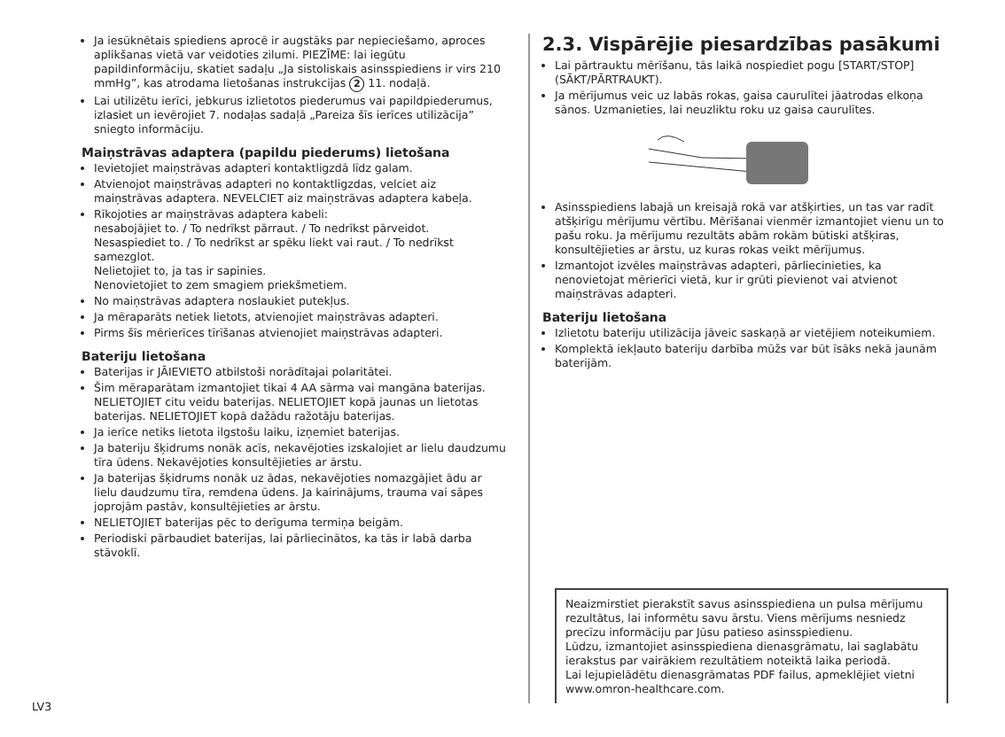Ja iesūknētais spiediens aprocē ir augstāks par nepieciešamo, aproces aplikšanas vietā var veidoties zilumi. PIEZĪME: lai iegūtu papildinformāciju, skatiet sadaļu „Ja sistoliskais asinsspiediens ir virs 210 mmHg”, kas atrodama lietošanas instrukcijas 2 11. nodaļā.
Lai utilizētu ierīci, jebkurus izlietotos piederumus vai papildpiederumus, izlasiet un ievērojiet 7. nodaļas sadaļā „Pareiza šīs ierīces utilizācija” sniegto informāciju.
Maiņstrāvas adaptera (papildu piederums) lietošana
Ievietojiet maiņstrāvas adapteri kontaktligzdā līdz galam.
Atvienojot maiņstrāvas adapteri no kontaktligzdas, velciet aiz maiņstrāvas adaptera. NEVELCIET aiz maiņstrāvas adaptera kabeļa.
Rīkojoties ar maiņstrāvas adaptera kabeli:
nesabojājiet to. / To nedrīkst pārraut. / To nedrīkst pārveidot.
Nesaspiediet to. / To nedrīkst ar spēku liekt vai raut. / To nedrīkst samezglot.
Nelietojiet to, ja tas ir sapinies.
Nenovietojiet to zem smagiem priekšmetiem.
No maiņstrāvas adaptera noslaukiet putekļus.
Ja mēraparāts netiek lietots, atvienojiet maiņstrāvas adapteri.
Pirms šīs mērierīces tīrīšanas atvienojiet maiņstrāvas adapteri.
Bateriju lietošana
Baterijas ir JĀIEVIETO atbilstoši norādītajai polaritātei.
Šim mēraparātam izmantojiet tikai 4 AA sārma vai mangāna baterijas. NELIETOJIET citu veidu baterijas. NELIETOJIET kopā jaunas un lietotas baterijas. NELIETOJIET kopā dažādu ražotāju baterijas.
Ja ierīce netiks lietota ilgstošu laiku, izņemiet baterijas.
Ja bateriju šķidrums nonāk acīs, nekavējoties izskalojiet ar lielu daudzumu tīra ūdens. Nekavējoties konsultējieties ar ārstu.
Ja baterijas šķidrums nonāk uz ādas, nekavējoties nomazgājiet ādu ar lielu daudzumu tīra, remdena ūdens. Ja kairinājums, trauma vai sāpes joprojām pastāv, konsultējieties ar ārstu.
NELIETOJIET baterijas pēc to derīguma termiņa beigām.
Periodiski pārbaudiet baterijas, lai pārliecinātos, ka tās ir labā darba stāvoklī.
2.3. Vispārējie piesardzības pasākumi
Lai pārtrauktu mērīšanu, tās laikā nospiediet pogu [START/STOP] (SĀKT/PĀRTRAUKT).
Ja mērījumus veic uz labās rokas, gaisa caurulītei jāatrodas elkoņa sānos. Uzmanieties, lai neuzliktu roku uz gaisa caurulītes.
Asinsspiediens labajā un kreisajā rokā var atšķirties, un tas var radīt atšķirīgu mērījumu vērtību. Mērīšanai vienmēr izmantojiet vienu un to pašu roku. Ja mērījumu rezultāts abām rokām būtiski atšķiras, konsultējieties ar ārstu, uz kuras rokas veikt mērījumus.
Izmantojot izvēles maiņstrāvas adapteri, pārliecinieties, ka nenovietojat mērierīci vietā, kur ir grūti pievienot vai atvienot maiņstrāvas adapteri.
Bateriju lietošana
Izlietotu bateriju utilizācija jāveic saskaņā ar vietējiem noteikumiem.
Komplektā iekļauto bateriju darbība mūžs var būt īsāks nekā jaunām baterijām.
Neaizmirstiet pierakstīt savus asinsspiediena un pulsa mērījumu rezultātus, lai informētu savu ārstu. Viens mērījums nesniedz precīzu informāciju par Jūsu patieso asinsspiedienu.
Lūdzu, izmantojiet asinsspiediena dienasgrāmatu, lai saglabātu ierakstus par vairākiem rezultātiem noteiktā laika periodā.
Lai lejupielādētu dienasgrāmatas PDF failus, apmeklējiet vietni www.omron-healthcare.com.
LV3